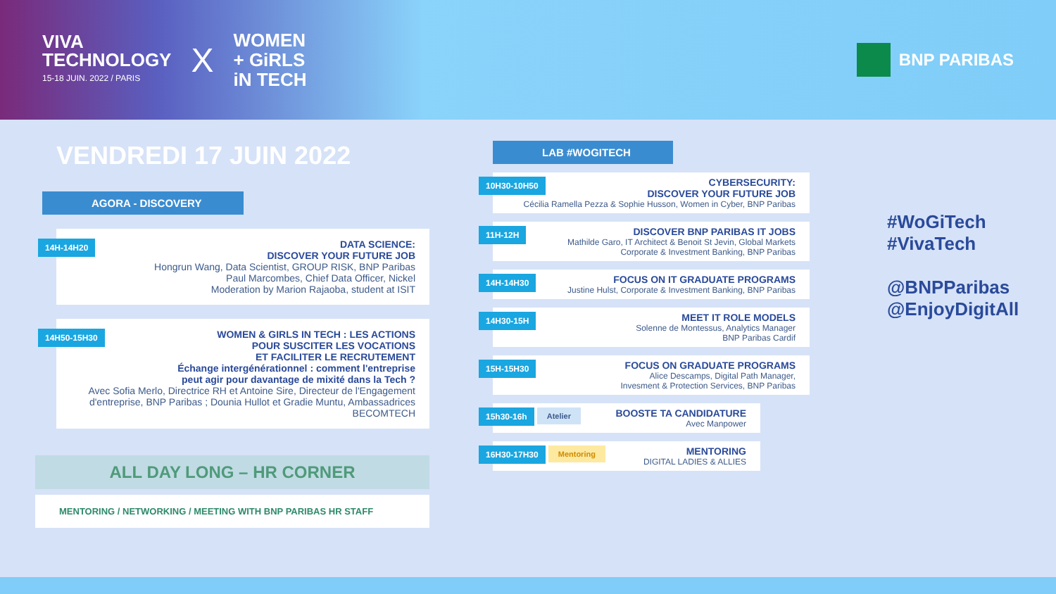VIVA
TECHNOLOGY
15-18 JUIN. 2022 / PARIS
X
WOMEN
+ GiRLS
iN TECH
BNP PARIBAS
VENDREDI 17 JUIN 2022
AGORA - DISCOVERY
14H-14H20
DATA SCIENCE:
DISCOVER YOUR FUTURE JOB
Hongrun Wang, Data Scientist, GROUP RISK, BNP Paribas
Paul Marcombes, Chief Data Officer, Nickel
Moderation by Marion Rajaoba, student at ISIT
14H50-15H30
WOMEN & GIRLS IN TECH : LES ACTIONS
POUR SUSCITER LES VOCATIONS
ET FACILITER LE RECRUTEMENT
Échange intergénérationnel : comment l'entreprise
peut agir pour davantage de mixité dans la Tech ?
Avec Sofia Merlo, Directrice RH et Antoine Sire, Directeur de l'Engagement d'entreprise, BNP Paribas ; Dounia Hullot et Gradie Muntu, Ambassadrices BECOMTECH
ALL DAY LONG – HR CORNER
MENTORING / NETWORKING / MEETING WITH BNP PARIBAS HR STAFF
LAB #WOGITECH
10H30-10H50
CYBERSECURITY:
DISCOVER YOUR FUTURE JOB
Cécilia Ramella Pezza & Sophie Husson, Women in Cyber, BNP Paribas
11H-12H
DISCOVER BNP PARIBAS IT JOBS
Mathilde Garo, IT Architect & Benoit St Jevin, Global Markets
Corporate & Investment Banking, BNP Paribas
14H-14H30
FOCUS ON IT GRADUATE PROGRAMS
Justine Hulst, Corporate & Investment Banking, BNP Paribas
14H30-15H
MEET IT ROLE MODELS
Solenne de Montessus, Analytics Manager
BNP Paribas Cardif
15H-15H30
FOCUS ON GRADUATE PROGRAMS
Alice Descamps, Digital Path Manager,
Invesment & Protection Services, BNP Paribas
15h30-16h Atelier
BOOSTE TA CANDIDATURE
Avec Manpower
16H30-17H30 Mentoring
MENTORING
DIGITAL LADIES & ALLIES
#WoGiTech
#VivaTech
@BNPParibas
@EnjoyDigitAll